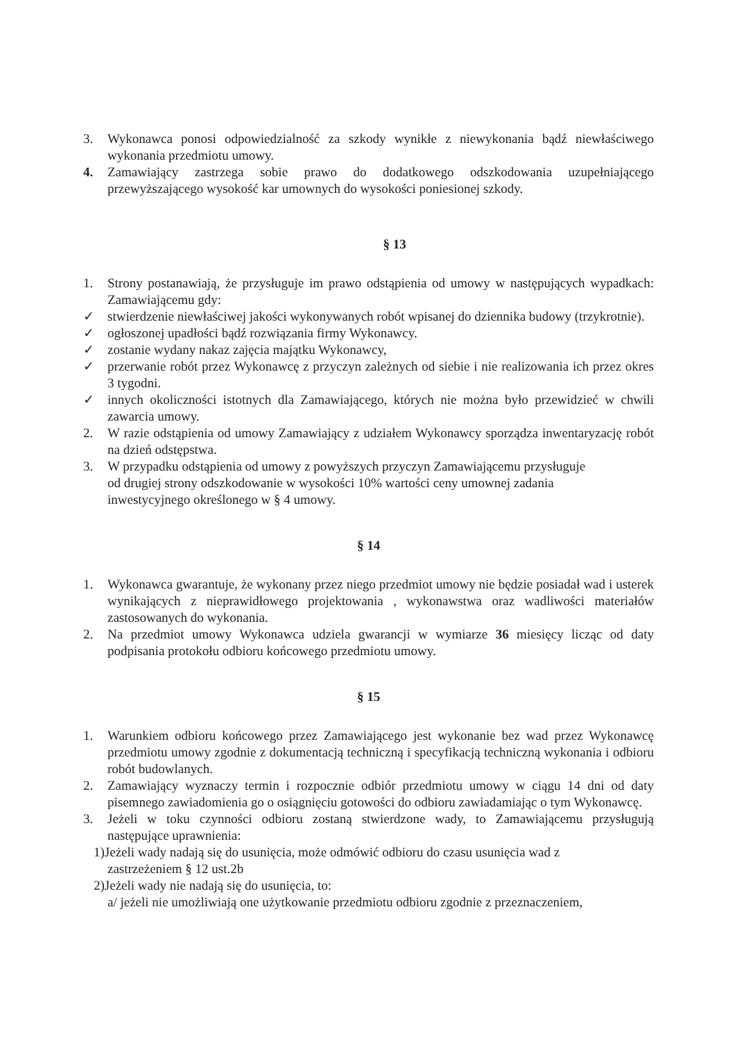3. Wykonawca ponosi odpowiedzialność za szkody wynikłe z niewykonania bądź niewłaściwego wykonania przedmiotu umowy.
4. Zamawiający zastrzega sobie prawo do dodatkowego odszkodowania uzupełniającego przewyższającego wysokość kar umownych do wysokości poniesionej szkody.
§ 13
1. Strony postanawiają, że przysługuje im prawo odstąpienia od umowy w następujących wypadkach: Zamawiającemu gdy:
✓ stwierdzenie niewłaściwej jakości wykonywanych robót wpisanej do dziennika budowy (trzykrotnie).
✓ ogłoszonej upadłości bądź rozwiązania firmy Wykonawcy.
✓ zostanie wydany nakaz zajęcia majątku Wykonawcy,
✓ przerwanie robót przez Wykonawcę z przyczyn zależnych od siebie i nie realizowania ich przez okres 3 tygodni.
✓ innych okoliczności istotnych dla Zamawiającego, których nie można było przewidzieć w chwili zawarcia umowy.
2. W razie odstąpienia od umowy Zamawiający z udziałem Wykonawcy sporządza inwentaryzację robót na dzień odstępstwa.
3. W przypadku odstąpienia od umowy z powyższych przyczyn Zamawiającemu przysługuje
od drugiej strony odszkodowanie w wysokości 10% wartości ceny umownej zadania
inwestycyjnego określonego w § 4 umowy.
§ 14
1. Wykonawca gwarantuje, że wykonany przez niego przedmiot umowy nie będzie posiadał wad i usterek wynikających z nieprawidłowego projektowania , wykonawstwa oraz wadliwości materiałów zastosowanych do wykonania.
2. Na przedmiot umowy Wykonawca udziela gwarancji w wymiarze 36 miesięcy licząc od daty podpisania protokołu odbioru końcowego przedmiotu umowy.
§ 15
1. Warunkiem odbioru końcowego przez Zamawiającego jest wykonanie bez wad przez Wykonawcę przedmiotu umowy zgodnie z dokumentacją techniczną i specyfikacją techniczną wykonania i odbioru robót budowlanych.
2. Zamawiający wyznaczy termin i rozpocznie odbiór przedmiotu umowy w ciągu 14 dni od daty pisemnego zawiadomienia go o osiągnięciu gotowości do odbioru zawiadamiając o tym Wykonawcę.
3. Jeżeli w toku czynności odbioru zostaną stwierdzone wady, to Zamawiającemu przysługują następujące uprawnienia:
1)Jeżeli wady nadają się do usunięcia, może odmówić odbioru do czasu usunięcia wad z
zastrzeżeniem § 12 ust.2b
2)Jeżeli wady nie nadają się do usunięcia, to:
a/ jeżeli nie umożliwiają one użytkowanie przedmiotu odbioru zgodnie z przeznaczeniem,